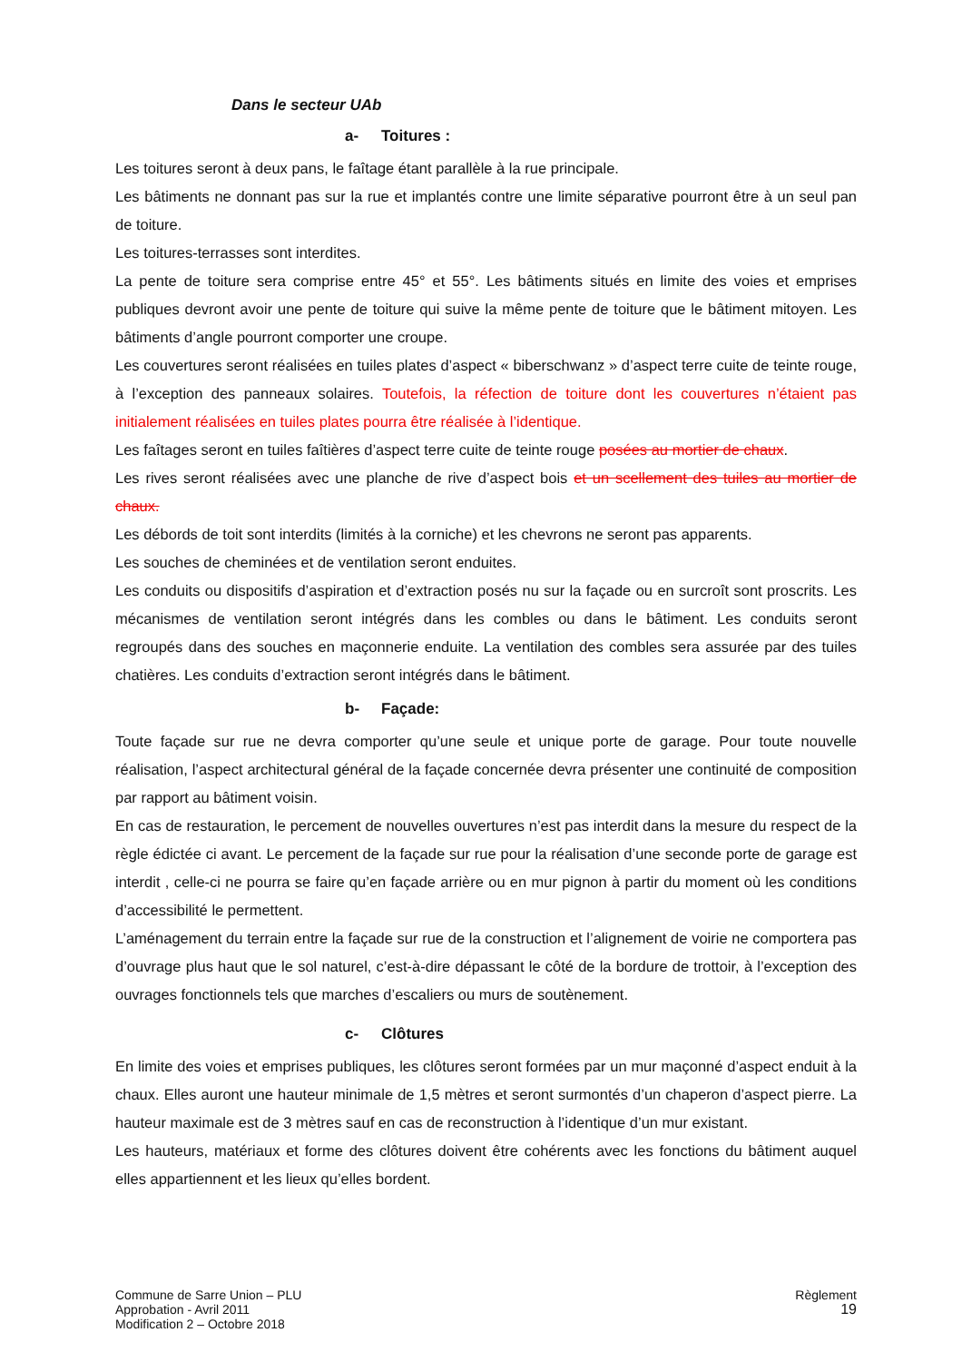Dans le secteur UAb
a- Toitures :
Les toitures seront à deux pans, le faîtage étant parallèle à la rue principale.
Les bâtiments ne donnant pas sur la rue et implantés contre une limite séparative pourront être à un seul pan de toiture.
Les toitures-terrasses sont interdites.
La pente de toiture sera comprise entre 45° et 55°. Les bâtiments situés en limite des voies et emprises publiques devront avoir une pente de toiture qui suive la même pente de toiture que le bâtiment mitoyen. Les bâtiments d’angle pourront comporter une croupe.
Les couvertures seront réalisées en tuiles plates d’aspect « biberschwanz » d’aspect terre cuite de teinte rouge, à l’exception des panneaux solaires. Toutefois, la réfection de toiture dont les couvertures n’étaient pas initialement réalisées en tuiles plates pourra être réalisée à l’identique.
Les faîtages seront en tuiles faîtières d’aspect terre cuite de teinte rouge posées au mortier de chaux.
Les rives seront réalisées avec une planche de rive d’aspect bois et un scellement des tuiles au mortier de chaux.
Les débords de toit sont interdits (limités à la corniche) et les chevrons ne seront pas apparents.
Les souches de cheminées et de ventilation seront enduites.
Les conduits ou dispositifs d’aspiration et d’extraction posés nu sur la façade ou en surcroît sont proscrits. Les mécanismes de ventilation seront intégrés dans les combles ou dans le bâtiment. Les conduits seront regroupés dans des souches en maçonnerie enduite. La ventilation des combles sera assurée par des tuiles chatières. Les conduits d’extraction seront intégrés dans le bâtiment.
b- Façade:
Toute façade sur rue ne devra comporter qu’une seule et unique porte de garage. Pour toute nouvelle réalisation, l’aspect architectural général de la façade concernée devra présenter une continuité de composition par rapport au bâtiment voisin.
En cas de restauration, le percement de nouvelles ouvertures n’est pas interdit dans la mesure du respect de la règle édictée ci avant. Le percement de la façade sur rue pour la réalisation d’une seconde porte de garage est interdit , celle-ci ne pourra se faire qu’en façade arrière ou en mur pignon à partir du moment où les conditions d’accessibilité le permettent.
L’aménagement du terrain entre la façade sur rue de la construction et l’alignement de voirie ne comportera pas d’ouvrage plus haut que le sol naturel, c’est-à-dire dépassant le côté de la bordure de trottoir, à l’exception des ouvrages fonctionnels tels que marches d’escaliers ou murs de soutènement.
c- Clôtures
En limite des voies et emprises publiques, les clôtures seront formées par un mur maçonné d’aspect enduit à la chaux. Elles auront une hauteur minimale de 1,5 mètres et seront surmontés d’un chaperon d’aspect pierre. La hauteur maximale est de 3 mètres sauf en cas de reconstruction à l’identique d’un mur existant.
Les hauteurs, matériaux et forme des clôtures doivent être cohérents avec les fonctions du bâtiment auquel elles appartiennent et les lieux qu’elles bordent.
Commune de Sarre Union – PLU
Approbation - Avril 2011
Modification 2 – Octobre 2018
Règlement
19